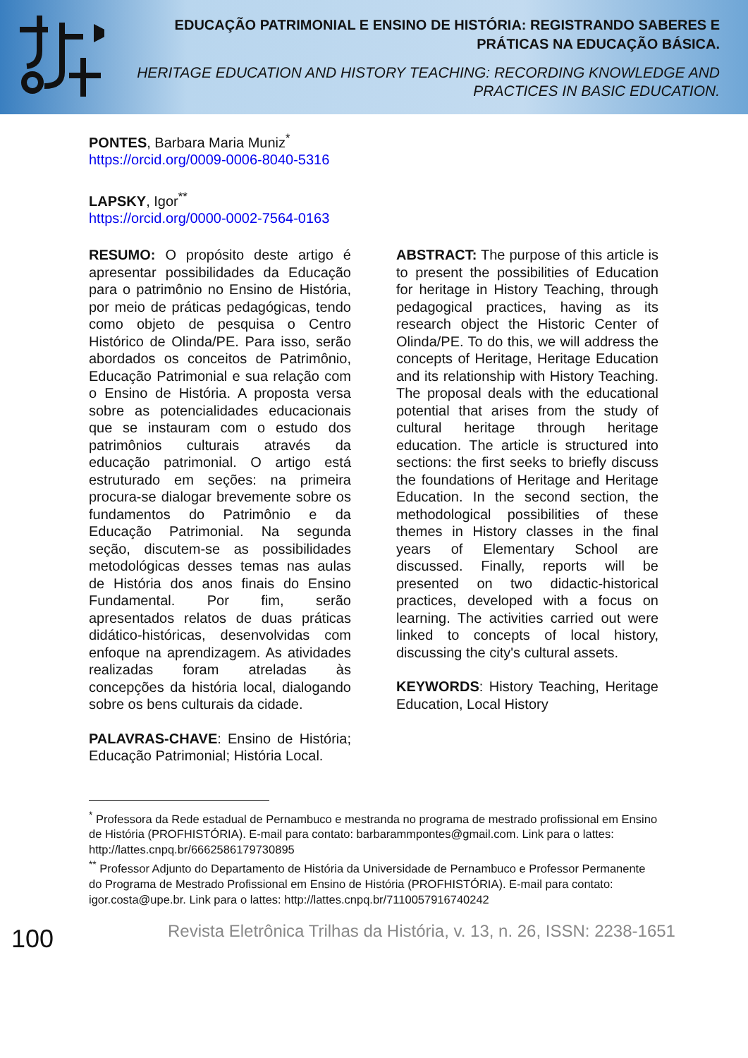EDUCAÇÃO PATRIMONIAL E ENSINO DE HISTÓRIA: REGISTRANDO SABERES E PRÁTICAS NA EDUCAÇÃO BÁSICA.
HERITAGE EDUCATION AND HISTORY TEACHING: RECORDING KNOWLEDGE AND PRACTICES IN BASIC EDUCATION.
PONTES, Barbara Maria Muniz<sup>*</sup>
https://orcid.org/0009-0006-8040-5316
LAPSKY, Igor<sup>**</sup>
https://orcid.org/0000-0002-7564-0163
RESUMO: O propósito deste artigo é apresentar possibilidades da Educação para o patrimônio no Ensino de História, por meio de práticas pedagógicas, tendo como objeto de pesquisa o Centro Histórico de Olinda/PE. Para isso, serão abordados os conceitos de Patrimônio, Educação Patrimonial e sua relação com o Ensino de História. A proposta versa sobre as potencialidades educacionais que se instauram com o estudo dos patrimônios culturais através da educação patrimonial. O artigo está estruturado em seções: na primeira procura-se dialogar brevemente sobre os fundamentos do Patrimônio e da Educação Patrimonial. Na segunda seção, discutem-se as possibilidades metodológicas desses temas nas aulas de História dos anos finais do Ensino Fundamental. Por fim, serão apresentados relatos de duas práticas didático-históricas, desenvolvidas com enfoque na aprendizagem. As atividades realizadas foram atreladas às concepções da história local, dialogando sobre os bens culturais da cidade.
PALAVRAS-CHAVE: Ensino de História; Educação Patrimonial; História Local.
ABSTRACT: The purpose of this article is to present the possibilities of Education for heritage in History Teaching, through pedagogical practices, having as its research object the Historic Center of Olinda/PE. To do this, we will address the concepts of Heritage, Heritage Education and its relationship with History Teaching. The proposal deals with the educational potential that arises from the study of cultural heritage through heritage education. The article is structured into sections: the first seeks to briefly discuss the foundations of Heritage and Heritage Education. In the second section, the methodological possibilities of these themes in History classes in the final years of Elementary School are discussed. Finally, reports will be presented on two didactic-historical practices, developed with a focus on learning. The activities carried out were linked to concepts of local history, discussing the city's cultural assets.
KEYWORDS: History Teaching, Heritage Education, Local History
<sup>*</sup> Professora da Rede estadual de Pernambuco e mestranda no programa de mestrado profissional em Ensino de História (PROFHISTÓRIA). E-mail para contato: barbarammpontes@gmail.com. Link para o lattes: http://lattes.cnpq.br/6662586179730895
<sup>**</sup> Professor Adjunto do Departamento de História da Universidade de Pernambuco e Professor Permanente do Programa de Mestrado Profissional em Ensino de História (PROFHISTÓRIA). E-mail para contato: igor.costa@upe.br. Link para o lattes: http://lattes.cnpq.br/7110057916740242
100
Revista Eletrônica Trilhas da História, v. 13, n. 26, ISSN: 2238-1651